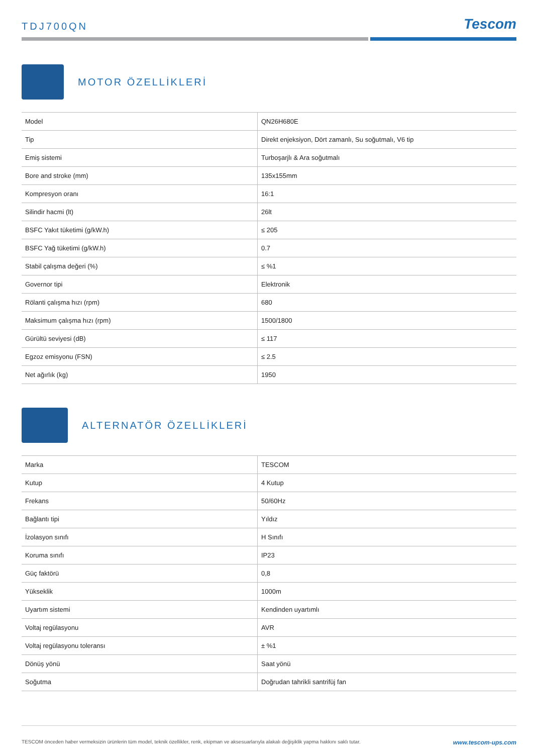TDJ700QN
Tescom
MOTOR ÖZELLİKLERİ
| Model | QN26H680E |
| Tip | Direkt enjeksiyon, Dört zamanlı, Su soğutmalı, V6 tip |
| Emiş sistemi | Turboşarjlı & Ara soğutmalı |
| Bore and stroke (mm) | 135x155mm |
| Kompresyon oranı | 16:1 |
| Silindir hacmi (lt) | 26lt |
| BSFC Yakıt tüketimi (g/kW.h) | ≤ 205 |
| BSFC Yağ tüketimi (g/kW.h) | 0.7 |
| Stabil çalışma değeri (%) | ≤ %1 |
| Governor tipi | Elektronik |
| Rölanti çalışma hızı (rpm) | 680 |
| Maksimum çalışma hızı (rpm) | 1500/1800 |
| Gürültü seviyesi (dB) | ≤ 117 |
| Egzoz emisyonu (FSN) | ≤ 2.5 |
| Net ağırlık (kg) | 1950 |
ALTERNATÖR ÖZELLİKLERİ
| Marka | TESCOM |
| Kutup | 4 Kutup |
| Frekans | 50/60Hz |
| Bağlantı tipi | Yıldız |
| İzolasyon sınıfı | H Sınıfı |
| Koruma sınıfı | IP23 |
| Güç faktörü | 0,8 |
| Yükseklik | 1000m |
| Uyartım sistemi | Kendinden uyartımlı |
| Voltaj regülasyonu | AVR |
| Voltaj regülasyonu toleransı | ± %1 |
| Dönüş yönü | Saat yönü |
| Soğutma | Doğrudan tahrikli santrifüj fan |
TESCOM önceden haber vermeksizin ürünlerin tüm model, teknik özellikler, renk, ekipman ve aksesuarlarıyla alakalı değişiklik yapma hakkını saklı tutar. www.tescom-ups.com